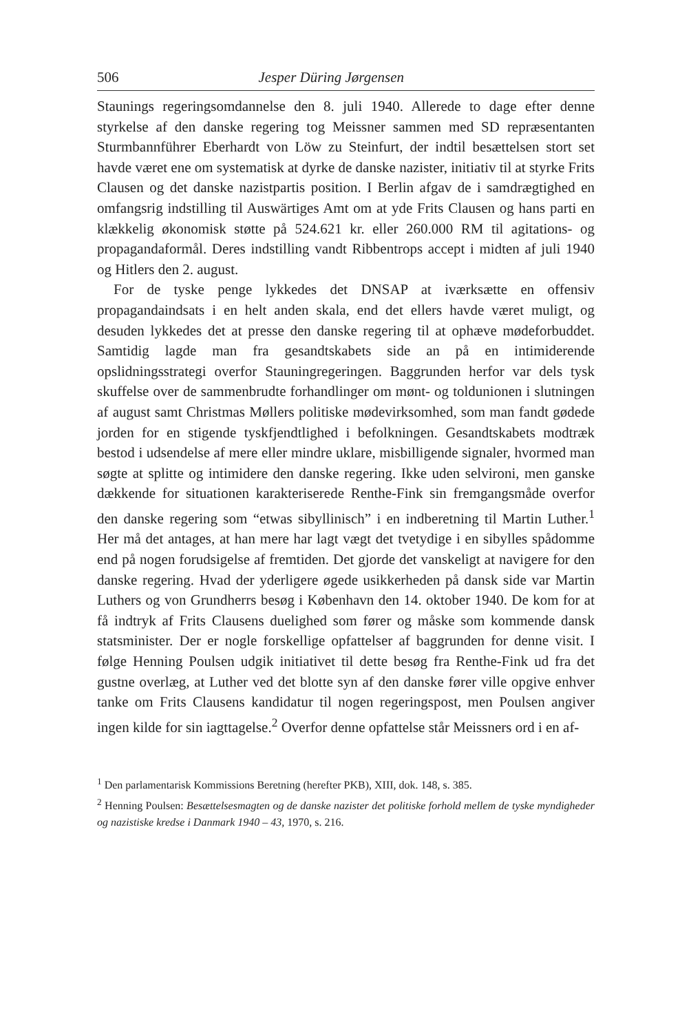506 Jesper Düring Jørgensen
Staunings regeringsomdannelse den 8. juli 1940. Allerede to dage efter denne styrkelse af den danske regering tog Meissner sammen med SD repræsentanten Sturmbannführer Eberhardt von Löw zu Steinfurt, der indtil besættelsen stort set havde været ene om systematisk at dyrke de danske nazister, initiativ til at styrke Frits Clausen og det danske nazistpartis position. I Berlin afgav de i samdrægtighed en omfangsrig indstilling til Auswärtiges Amt om at yde Frits Clausen og hans parti en klækkelig økonomisk støtte på 524.621 kr. eller 260.000 RM til agitations- og propagandaformål. Deres indstilling vandt Ribbentrops accept i midten af juli 1940 og Hitlers den 2. august.
For de tyske penge lykkedes det DNSAP at iværksætte en offensiv propagandaindsats i en helt anden skala, end det ellers havde været muligt, og desuden lykkedes det at presse den danske regering til at ophæve mødeforbuddet. Samtidig lagde man fra gesandtskabets side an på en intimiderende opslidningsstrategi overfor Stauningregeringen. Baggrunden herfor var dels tysk skuffelse over de sammenbrudte forhandlinger om mønt- og toldunionen i slutningen af august samt Christmas Møllers politiske mødevirksomhed, som man fandt gødede jorden for en stigende tyskfjendtlighed i befolkningen. Gesandtskabets modtræk bestod i udsendelse af mere eller mindre uklare, misbilligende signaler, hvormed man søgte at splitte og intimidere den danske regering. Ikke uden selvironi, men ganske dækkende for situationen karakteriserede Renthe-Fink sin fremgangsmåde overfor den danske regering som “etwas sibyllinisch” i en indberetning til Martin Luther.<sup>1</sup> Her må det antages, at han mere har lagt vægt det tvetydige i en sibylles spådomme end på nogen forudsigelse af fremtiden. Det gjorde det vanskeligt at navigere for den danske regering. Hvad der yderligere øgede usikkerheden på dansk side var Martin Luthers og von Grundherrs besøg i København den 14. oktober 1940. De kom for at få indtryk af Frits Clausens duelighed som fører og måske som kommende dansk statsminister. Der er nogle forskellige opfattelser af baggrunden for denne visit. I følge Henning Poulsen udgik initiativet til dette besøg fra Renthe-Fink ud fra det gustne overlæg, at Luther ved det blotte syn af den danske fører ville opgive enhver tanke om Frits Clausens kandidatur til nogen regeringspost, men Poulsen angiver ingen kilde for sin iagttagelse.<sup>2</sup> Overfor denne opfattelse står Meissners ord i en af-
<sup>1</sup> Den parlamentarisk Kommissions Beretning (herefter PKB), XIII, dok. 148, s. 385.
<sup>2</sup> Henning Poulsen: Besættelsesmagten og de danske nazister det politiske forhold mellem de tyske myndigheder og nazistiske kredse i Danmark 1940 – 43, 1970, s. 216.